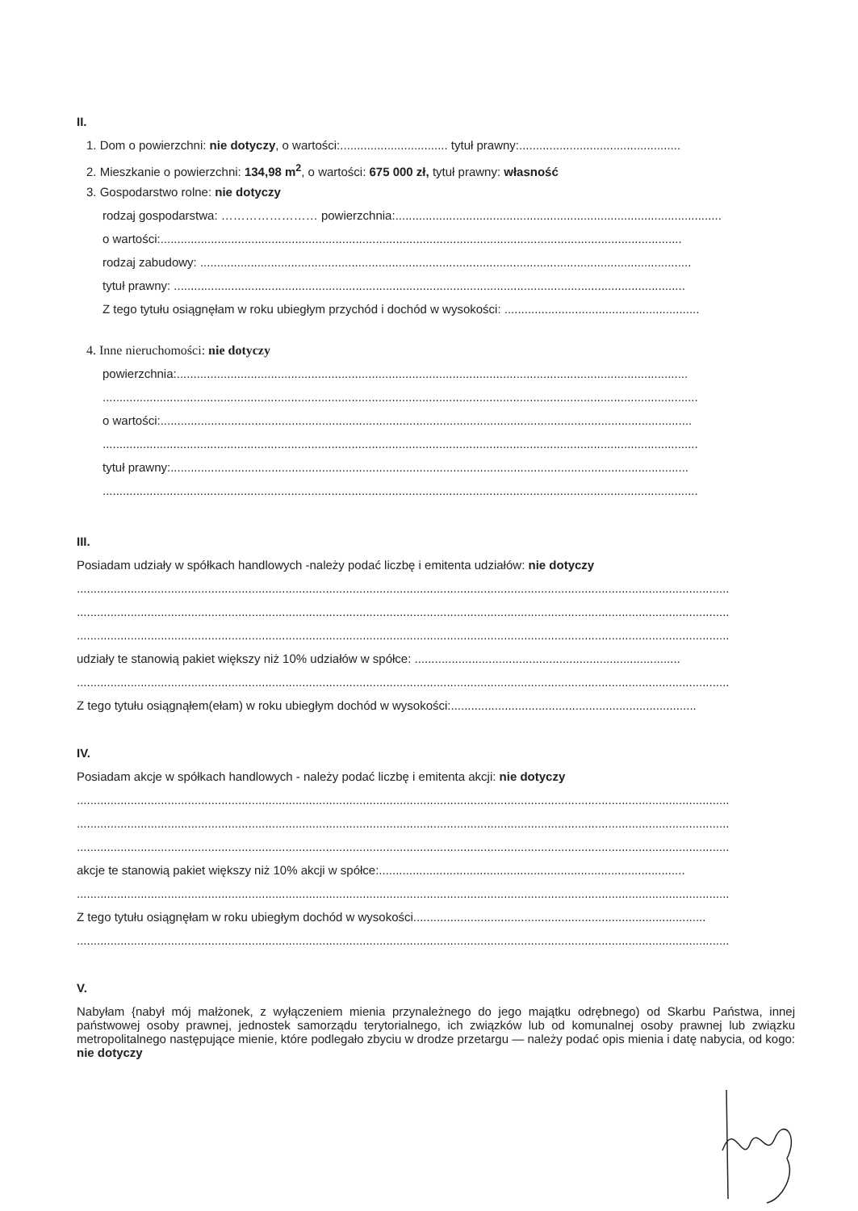II.
1. Dom o powierzchni: nie dotyczy, o wartości:................................ tytuł prawny:................................................
2. Mieszkanie o powierzchni: 134,98 m<sup>2</sup>, o wartości: 675 000 zł, tytuł prawny: własność
3. Gospodarstwo rolne: nie dotyczy
rodzaj gospodarstwa: …………………… powierzchnia:.................................................................................................
o wartości:...........................................................................................................................................................
rodzaj zabudowy: ..................................................................................................................................................
tytuł prawny: ........................................................................................................................................................
Z tego tytułu osiągnęłam w roku ubiegłym przychód i dochód w wysokości: ..........................................................
4. Inne nieruchomości: nie dotyczy
powierzchnia:........................................................................................................................................................
.................................................................................................................................................................................
o wartości:..............................................................................................................................................................
.................................................................................................................................................................................
tytuł prawny:..........................................................................................................................................................
.................................................................................................................................................................................
III.
Posiadam udziały w spółkach handlowych -należy podać liczbę i emitenta udziałów: nie dotyczy
..................................................................................................................................................................................................
..................................................................................................................................................................................................
..................................................................................................................................................................................................
udziały te stanowią pakiet większy niż 10% udziałów w spółce: ...............................................................................
..................................................................................................................................................................................................
Z tego tytułu osiągnąłem(ełam) w roku ubiegłym dochód w wysokości:.........................................................................
IV.
Posiadam akcje w spółkach handlowych - należy podać liczbę i emitenta akcji: nie dotyczy
..................................................................................................................................................................................................
..................................................................................................................................................................................................
..................................................................................................................................................................................................
akcje te stanowią pakiet większy niż 10% akcji w spółce:...........................................................................................
..................................................................................................................................................................................................
Z tego tytułu osiągnęłam w roku ubiegłym dochód w wysokości.......................................................................................
..................................................................................................................................................................................................
V.
Nabyłam {nabył mój małżonek, z wyłączeniem mienia przynależnego do jego majątku odrębnego) od Skarbu Państwa, innej państwowej osoby prawnej, jednostek samorządu terytorialnego, ich związków lub od komunalnej osoby prawnej lub związku metropolitalnego następujące mienie, które podlegało zbyciu w drodze przetargu — należy podać opis mienia i datę nabycia, od kogo: nie dotyczy